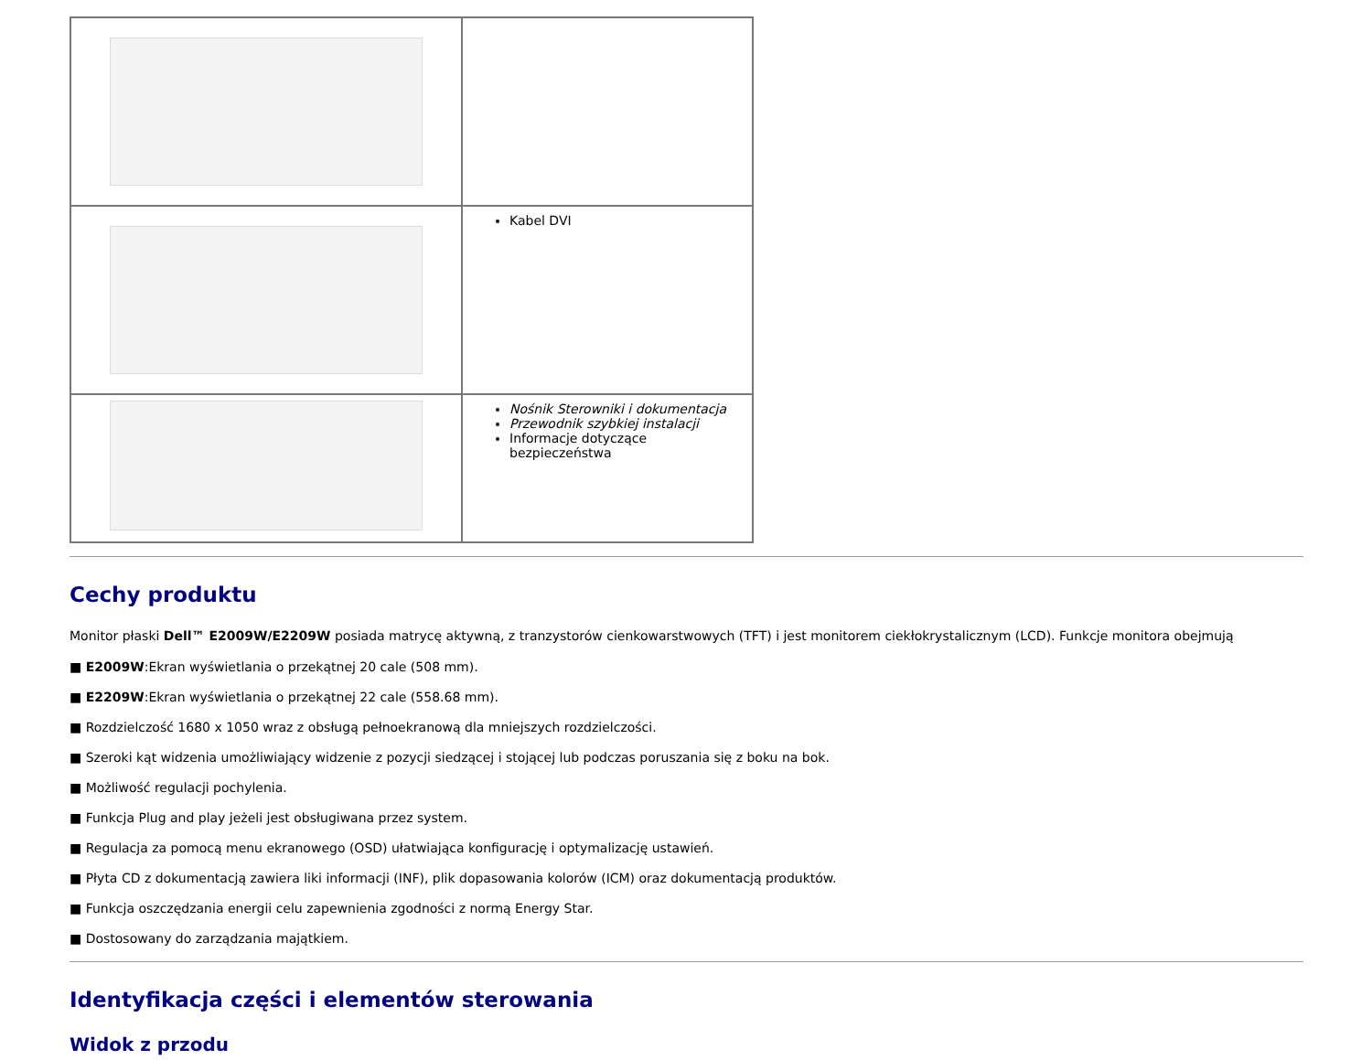| | Kabel DVI |
| | Nośnik Sterowniki i dokumentacja Przewodnik szybkiej instalacji Informacje dotyczące bezpieczeństwa |
Cechy produktu
Monitor płaski Dell™ E2009W/E2209W posiada matrycę aktywną, z tranzystorów cienkowarstwowych (TFT) i jest monitorem ciekłokrystalicznym (LCD). Funkcje monitora obejmują
■ E2009W:Ekran wyświetlania o przekątnej 20 cale (508 mm).
■ E2209W:Ekran wyświetlania o przekątnej 22 cale (558.68 mm).
■ Rozdzielczość 1680 x 1050 wraz z obsługą pełnoekranową dla mniejszych rozdzielczości.
■ Szeroki kąt widzenia umożliwiający widzenie z pozycji siedzącej i stojącej lub podczas poruszania się z boku na bok.
■ Możliwość regulacji pochylenia.
■ Funkcja Plug and play jeżeli jest obsługiwana przez system.
■ Regulacja za pomocą menu ekranowego (OSD) ułatwiająca konfigurację i optymalizację ustawień.
■ Płyta CD z dokumentacją zawiera liki informacji (INF), plik dopasowania kolorów (ICM) oraz dokumentacją produktów.
■ Funkcja oszczędzania energii celu zapewnienia zgodności z normą Energy Star.
■ Dostosowany do zarządzania majątkiem.
Identyfikacja części i elementów sterowania
Widok z przodu